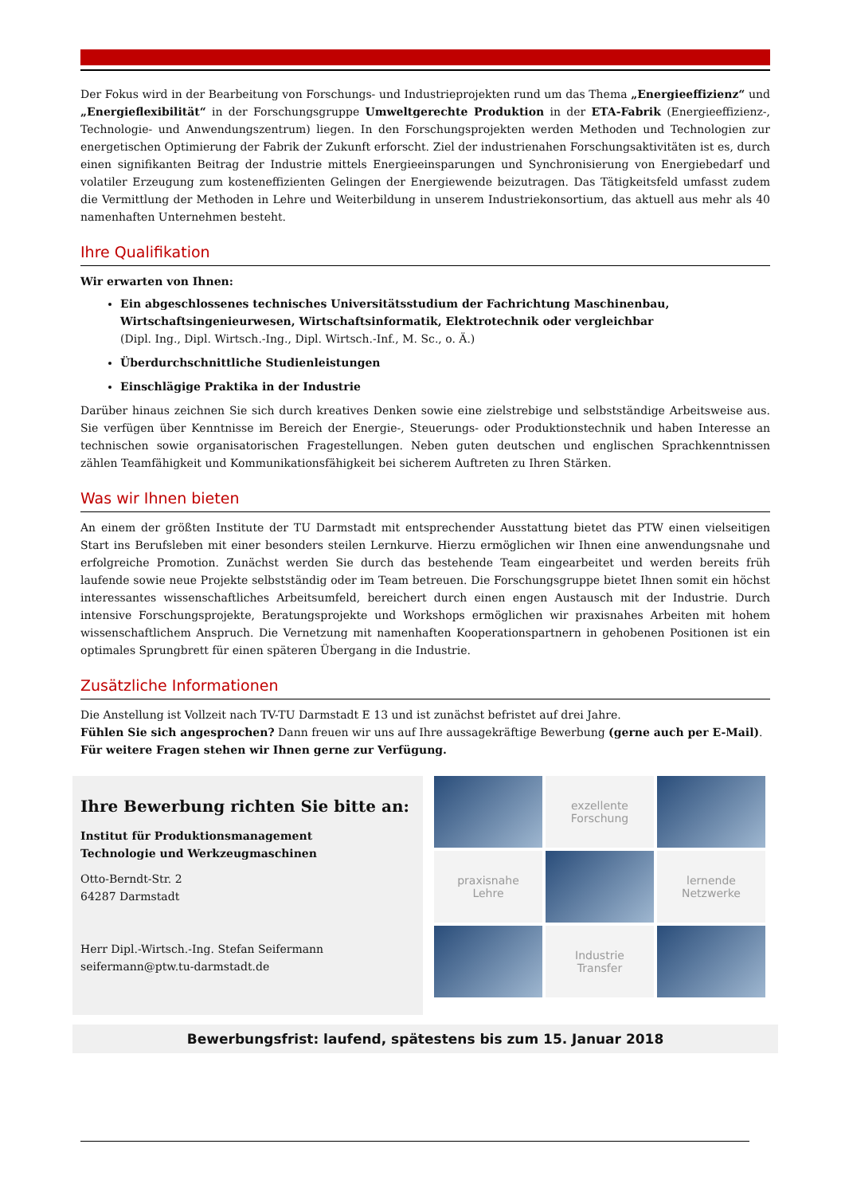Der Fokus wird in der Bearbeitung von Forschungs- und Industrieprojekten rund um das Thema „Energieeffizienz“ und „Energieflexibilität“ in der Forschungsgruppe Umweltgerechte Produktion in der ETA-Fabrik (Energieeffizienz-, Technologie- und Anwendungszentrum) liegen. In den Forschungsprojekten werden Methoden und Technologien zur energetischen Optimierung der Fabrik der Zukunft erforscht. Ziel der industrienahen Forschungsaktivitäten ist es, durch einen signifikanten Beitrag der Industrie mittels Energieeinsparungen und Synchronisierung von Energiebedarf und volatiler Erzeugung zum kosteneffizienten Gelingen der Energiewende beizutragen. Das Tätigkeitsfeld umfasst zudem die Vermittlung der Methoden in Lehre und Weiterbildung in unserem Industriekonsortium, das aktuell aus mehr als 40 namenhaften Unternehmen besteht.
Ihre Qualifikation
Wir erwarten von Ihnen:
Ein abgeschlossenes technisches Universitätsstudium der Fachrichtung Maschinenbau, Wirtschaftsingenieurwesen, Wirtschaftsinformatik, Elektrotechnik oder vergleichbar
(Dipl. Ing., Dipl. Wirtsch.-Ing., Dipl. Wirtsch.-Inf., M. Sc., o. Ä.)
Überdurchschnittliche Studienleistungen
Einschlägige Praktika in der Industrie
Darüber hinaus zeichnen Sie sich durch kreatives Denken sowie eine zielstrebige und selbstständige Arbeitsweise aus. Sie verfügen über Kenntnisse im Bereich der Energie-, Steuerungs- oder Produktionstechnik und haben Interesse an technischen sowie organisatorischen Fragestellungen. Neben guten deutschen und englischen Sprachkenntnissen zählen Teamfähigkeit und Kommunikationsfähigkeit bei sicherem Auftreten zu Ihren Stärken.
Was wir Ihnen bieten
An einem der größten Institute der TU Darmstadt mit entsprechender Ausstattung bietet das PTW einen vielseitigen Start ins Berufsleben mit einer besonders steilen Lernkurve. Hierzu ermöglichen wir Ihnen eine anwendungsnahe und erfolgreiche Promotion. Zunächst werden Sie durch das bestehende Team eingearbeitet und werden bereits früh laufende sowie neue Projekte selbstständig oder im Team betreuen. Die Forschungsgruppe bietet Ihnen somit ein höchst interessantes wissenschaftliches Arbeitsumfeld, bereichert durch einen engen Austausch mit der Industrie. Durch intensive Forschungsprojekte, Beratungsprojekte und Workshops ermöglichen wir praxisnahes Arbeiten mit hohem wissenschaftlichem Anspruch. Die Vernetzung mit namenhaften Kooperationspartnern in gehobenen Positionen ist ein optimales Sprungbrett für einen späteren Übergang in die Industrie.
Zusätzliche Informationen
Die Anstellung ist Vollzeit nach TV-TU Darmstadt E 13 und ist zunächst befristet auf drei Jahre.
Fühlen Sie sich angesprochen? Dann freuen wir uns auf Ihre aussagekräftige Bewerbung (gerne auch per E-Mail).
Für weitere Fragen stehen wir Ihnen gerne zur Verfügung.
Ihre Bewerbung richten Sie bitte an:
Institut für Produktionsmanagement
Technologie und Werkzeugmaschinen
Otto-Berndt-Str. 2
64287 Darmstadt
Herr Dipl.-Wirtsch.-Ing. Stefan Seifermann
seifermann@ptw.tu-darmstadt.de
exzellente
Forschung
praxisnahe
Lehre
lernende
Netzwerke
Industrie
Transfer
Bewerbungsfrist: laufend, spätestens bis zum 15. Januar 2018